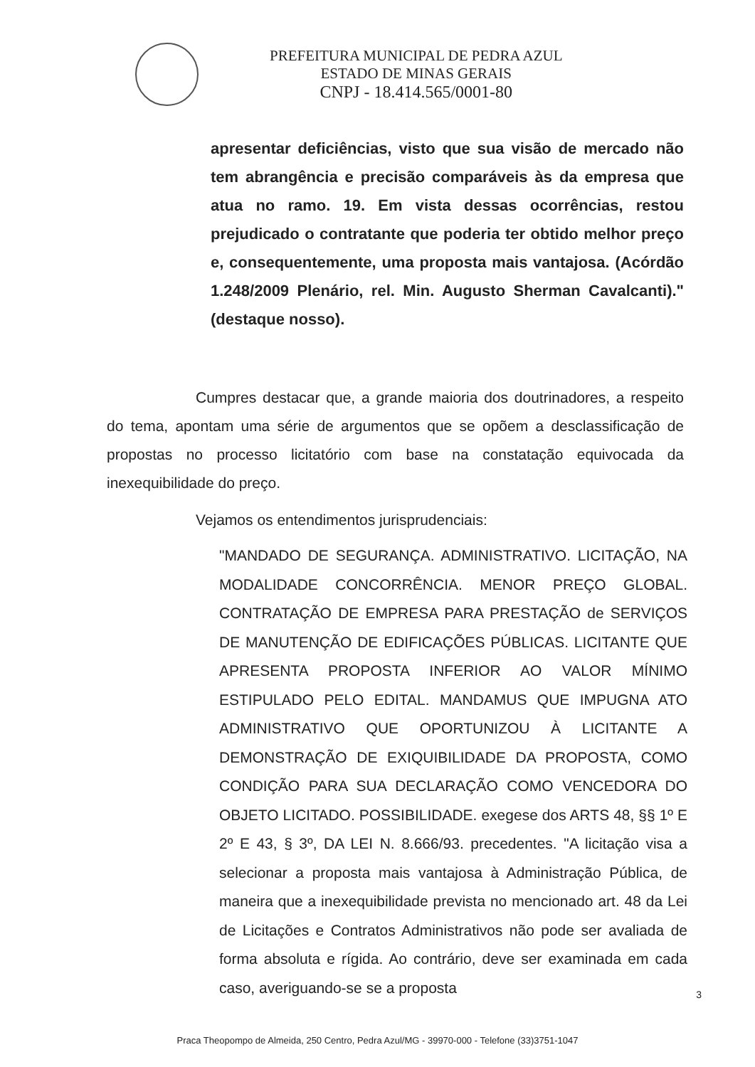PREFEITURA MUNICIPAL DE PEDRA AZUL
ESTADO DE MINAS GERAIS
CNPJ - 18.414.565/0001-80
apresentar deficiências, visto que sua visão de mercado não tem abrangência e precisão comparáveis às da empresa que atua no ramo. 19. Em vista dessas ocorrências, restou prejudicado o contratante que poderia ter obtido melhor preço e, consequentemente, uma proposta mais vantajosa. (Acórdão 1.248/2009 Plenário, rel. Min. Augusto Sherman Cavalcanti)."(destaque nosso).
Cumpres destacar que, a grande maioria dos doutrinadores, a respeito do tema, apontam uma série de argumentos que se opõem a desclassificação de propostas no processo licitatório com base na constatação equivocada da inexequibilidade do preço.
Vejamos os entendimentos jurisprudenciais:
"MANDADO DE SEGURANÇA. ADMINISTRATIVO. LICITAÇÃO, NA MODALIDADE CONCORRÊNCIA. MENOR PREÇO GLOBAL. CONTRATAÇÃO DE EMPRESA PARA PRESTAÇÃO de SERVIÇOS DE MANUTENÇÃO DE EDIFICAÇÕES PÚBLICAS. LICITANTE QUE APRESENTA PROPOSTA INFERIOR AO VALOR MÍNIMO ESTIPULADO PELO EDITAL. MANDAMUS QUE IMPUGNA ATO ADMINISTRATIVO QUE OPORTUNIZOU À LICITANTE A DEMONSTRAÇÃO DE EXIQUIBILIDADE DA PROPOSTA, COMO CONDIÇÃO PARA SUA DECLARAÇÃO COMO VENCEDORA DO OBJETO LICITADO. POSSIBILIDADE. exegese dos ARTS 48, §§ 1º E 2º E 43, § 3º, DA LEI N. 8.666/93. precedentes. "A licitação visa a selecionar a proposta mais vantajosa à Administração Pública, de maneira que a inexequibilidade prevista no mencionado art. 48 da Lei de Licitações e Contratos Administrativos não pode ser avaliada de forma absoluta e rígida. Ao contrário, deve ser examinada em cada caso, averiguando-se se a proposta
3
Praca Theopompo de Almeida, 250 Centro, Pedra Azul/MG - 39970-000 - Telefone (33)3751-1047